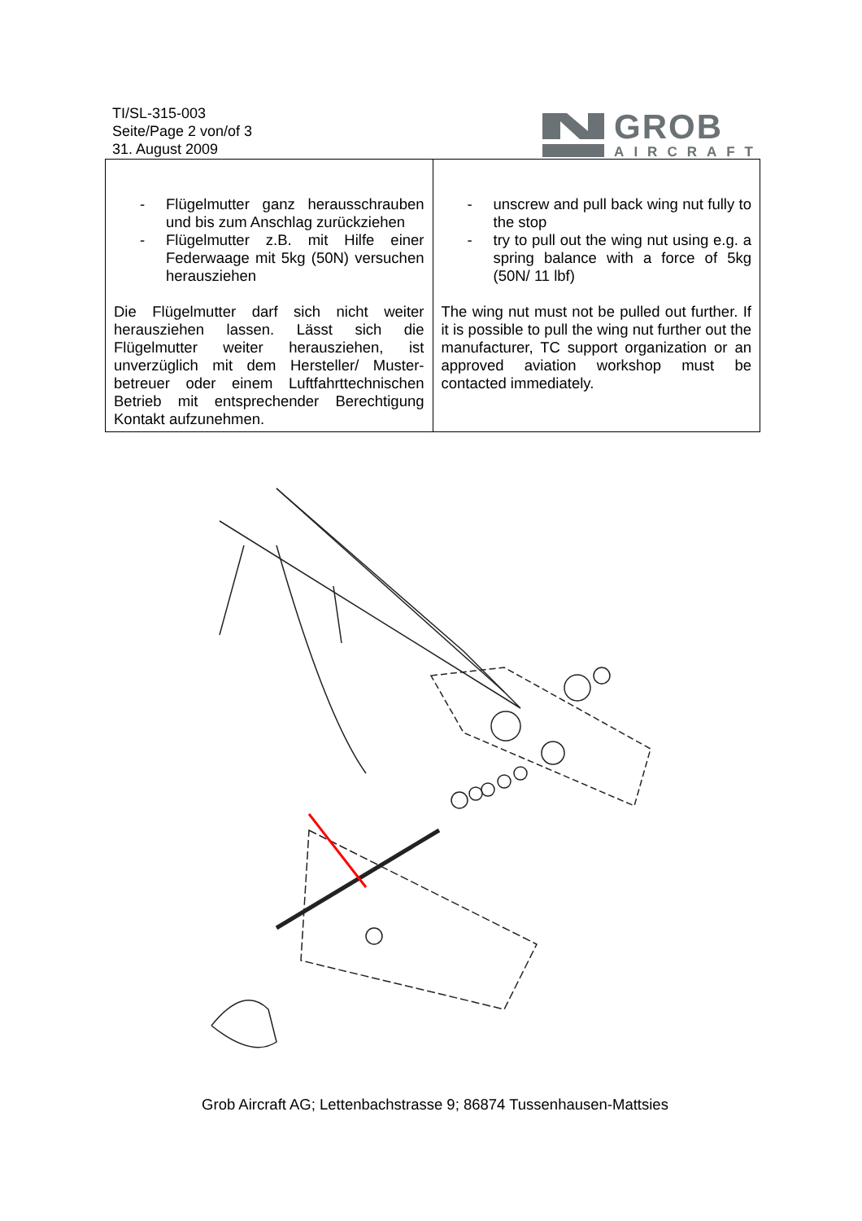TI/SL-315-003
Seite/Page 2 von/of 3
31. August 2009
GROB
AIRCRAFT
| - Flügelmutter ganz herausschrauben und bis zum Anschlag zurückziehen - Flügelmutter z.B. mit Hilfe einer Federwaage mit 5kg (50N) versuchen herausziehen Die Flügelmutter darf sich nicht weiter herausziehen lassen. Lässt sich die Flügelmutter weiter herausziehen, ist unverzüglich mit dem Hersteller/ Muster-betreuer oder einem Luftfahrttechnischen Betrieb mit entsprechender Berechtigung Kontakt aufzunehmen. | - unscrew and pull back wing nut fully to the stop - try to pull out the wing nut using e.g. a spring balance with a force of 5kg (50N/ 11 lbf) The wing nut must not be pulled out further. If it is possible to pull the wing nut further out the manufacturer, TC support organization or an approved aviation workshop must be contacted immediately. |
Grob Aircraft AG; Lettenbachstrasse 9; 86874 Tussenhausen-Mattsies